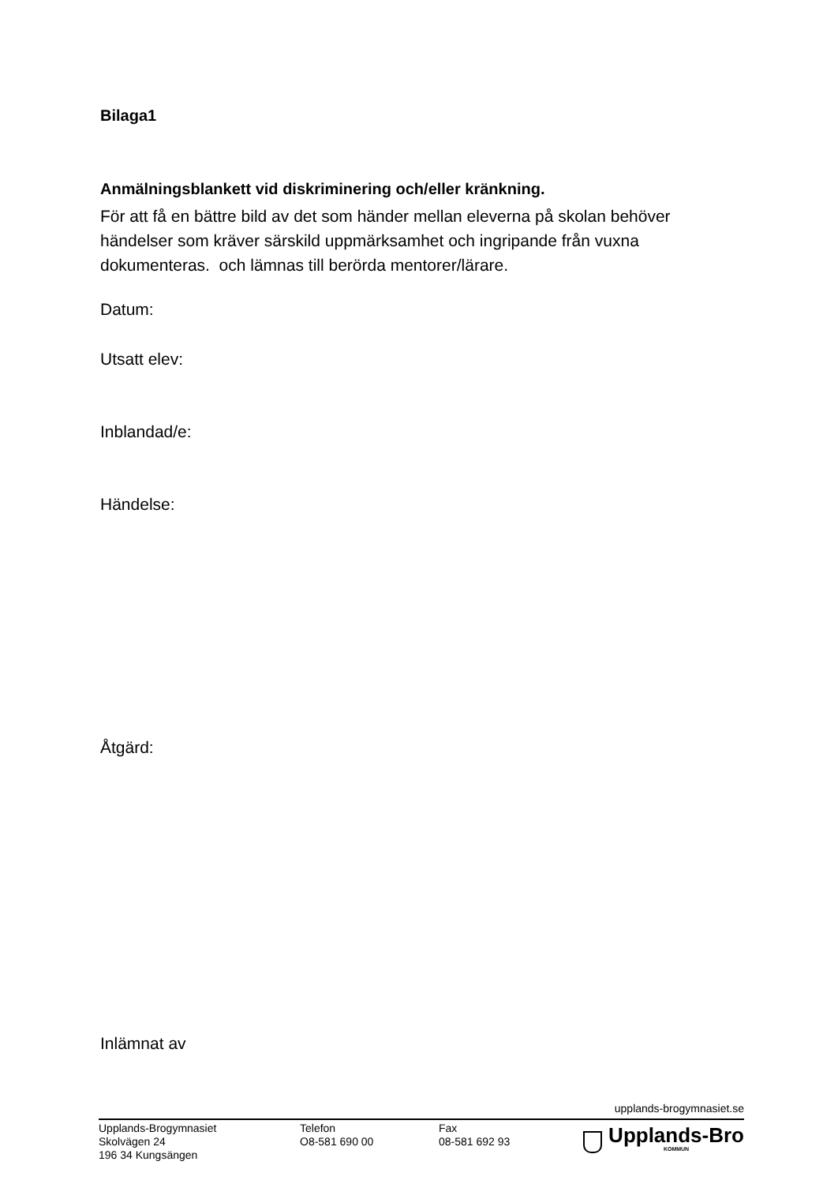Bilaga1
Anmälningsblankett vid diskriminering och/eller kränkning.
För att få en bättre bild av det som händer mellan eleverna på skolan behöver
händelser som kräver särskild uppmärksamhet och ingripande från vuxna
dokumenteras. och lämnas till berörda mentorer/lärare.
Datum:
Utsatt elev:
Inblandad/e:
Händelse:
Åtgärd:
Inlämnat av
upplands-brogymnasiet.se
Upplands-Brogymnasiet
Skolvägen 24
196 34 Kungsängen
Telefon
O8-581 690 00
Fax
08-581 692 93
Upplands-Bro
KOMMUN